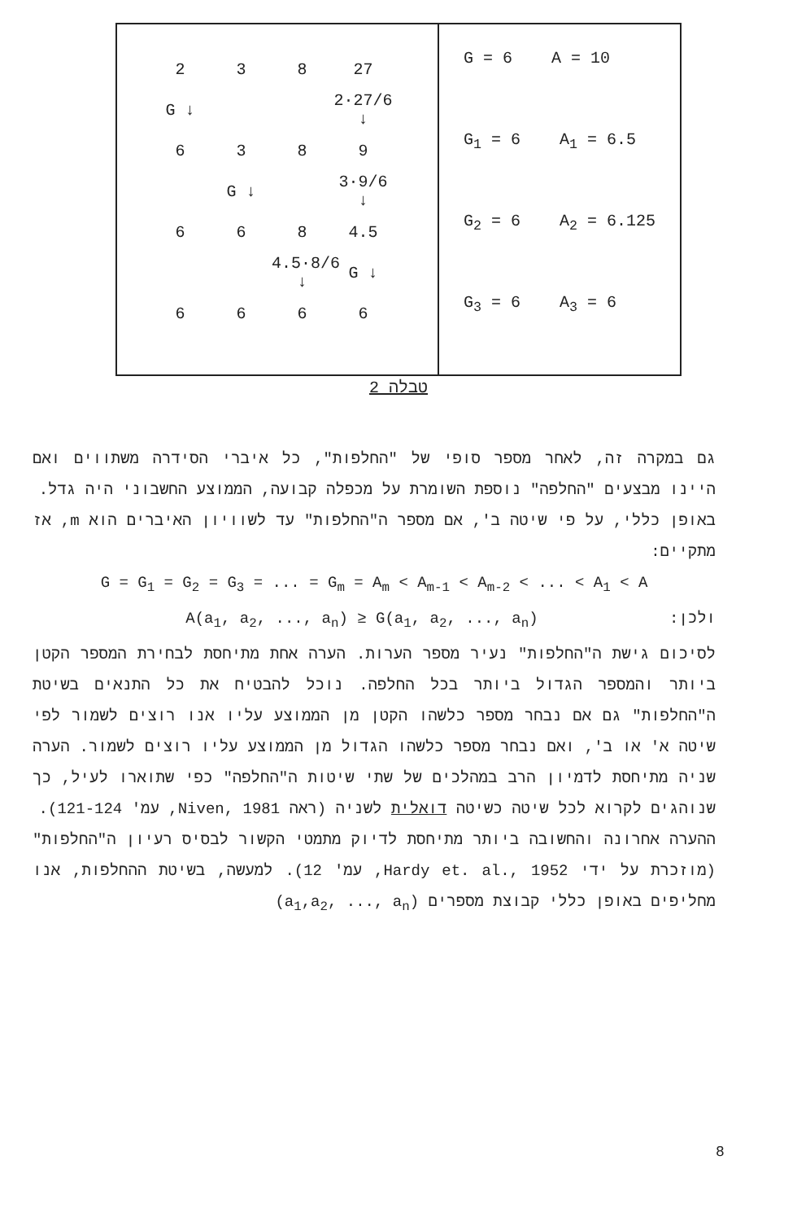| 2 3 8 27 G ↓ 2·27/6 ↓ 6 3 8 9 G ↓ 3·9/6 ↓ 6 6 8 4.5 4.5·8/6 ↓ G ↓ 6 6 6 6 | G = 6 A = 10 G<sub>1</sub> = 6 A<sub>1</sub> = 6.5 G<sub>2</sub> = 6 A<sub>2</sub> = 6.125 G<sub>3</sub> = 6 A<sub>3</sub> = 6 |
טבלה 2
גם במקרה זה, לאחר מספר סופי של "החלפות", כל איברי הסידרה משתווים ואם היינו מבצעים "החלפה" נוספת השומרת על מכפלה קבועה, הממוצע החשבוני היה גדל.
באופן כללי, על פי שיטה ב', אם מספר ה"החלפות" עד לשוויון האיברים הוא m, אז מתקיים:
G = G<sub>1</sub> = G<sub>2</sub> = G<sub>3</sub> = ... = G<sub>m</sub> = A<sub>m</sub> < A<sub>m-1</sub> < A<sub>m-2</sub> < ... < A<sub>1</sub> < A
ולכן: A(a<sub>1</sub>, a<sub>2</sub>, ..., a<sub>n</sub>) ≥ G(a<sub>1</sub>, a<sub>2</sub>, ..., a<sub>n</sub>)
לסיכום גישת ה"החלפות" נעיר מספר הערות. הערה אחת מתיחסת לבחירת המספר הקטן ביותר והמספר הגדול ביותר בכל החלפה. נוכל להבטיח את כל התנאים בשיטת ה"החלפות" גם אם נבחר מספר כלשהו הקטן מן הממוצע עליו אנו רוצים לשמור לפי שיטה א' או ב', ואם נבחר מספר כלשהו הגדול מן הממוצע עליו רוצים לשמור. הערה שניה מתיחסת לדמיון הרב במהלכים של שתי שיטות ה"החלפה" כפי שתוארו לעיל, כך שנוהגים לקרוא לכל שיטה כשיטה דואלית לשניה (ראה Niven, 1981, עמ' 121-124).
ההערה אחרונה והחשובה ביותר מתיחסת לדיוק מתמטי הקשור לבסיס רעיון ה"החלפות" (מוזכרת על ידי Hardy et. al., 1952, עמ' 12). למעשה, בשיטת ההחלפות, אנו מחליפים באופן כללי קבוצת מספרים (a<sub>1</sub>,a<sub>2</sub>, ..., a<sub>n</sub>)
8